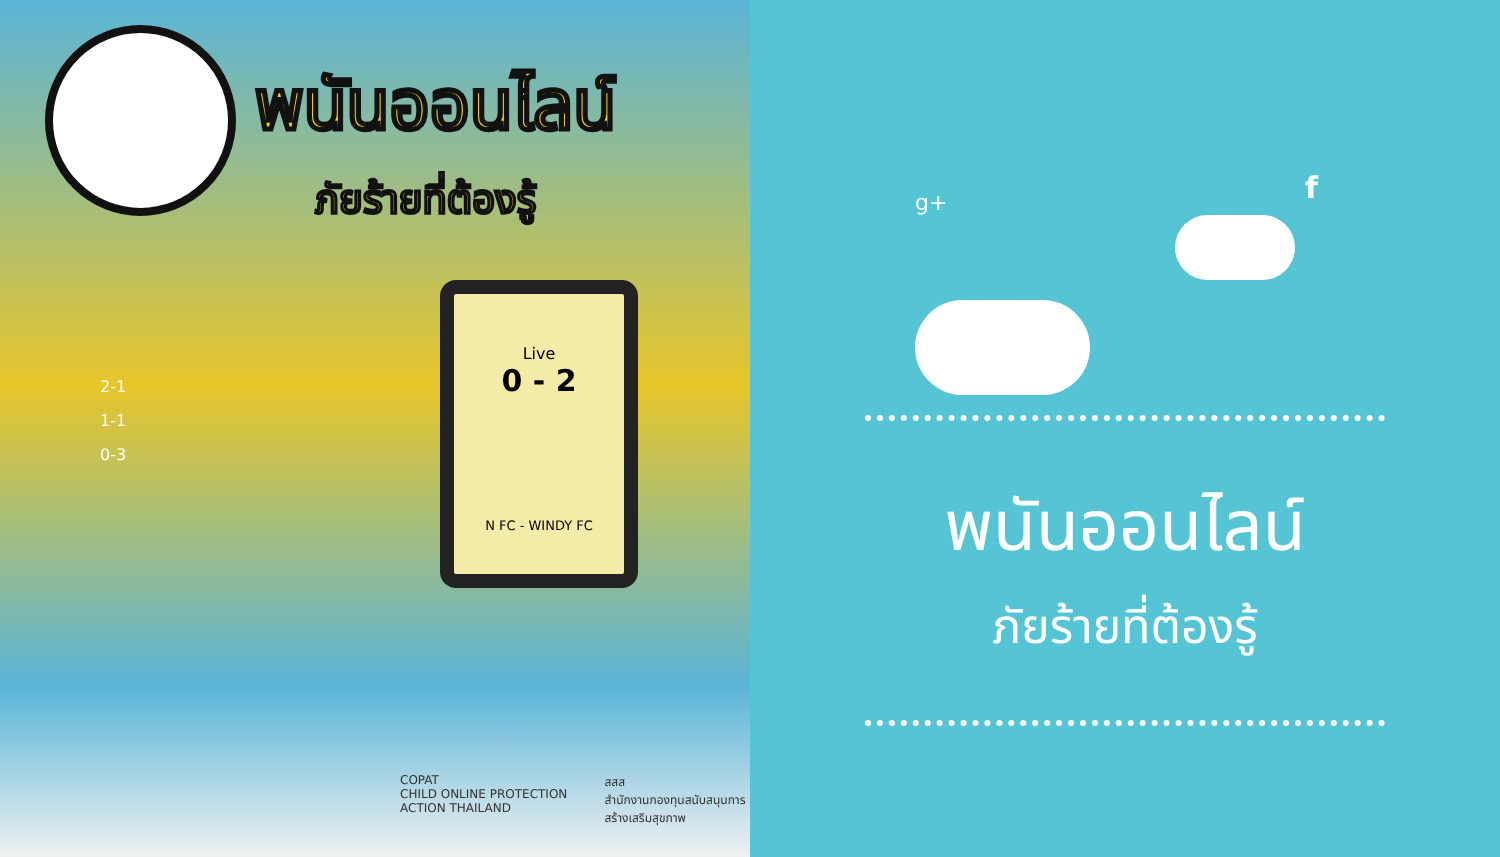พนันออนไลน์
ภัยร้ายที่ต้องรู้
Live
0 - 2
N FC - WINDY FC
2-1
1-1
0-3
COPAT
CHILD ONLINE PROTECTION ACTION THAILAND สสส
สำนักงานกองทุนสนับสนุนการสร้างเสริมสุขภาพ
g+ f
พนันออนไลน์
ภัยร้ายที่ต้องรู้